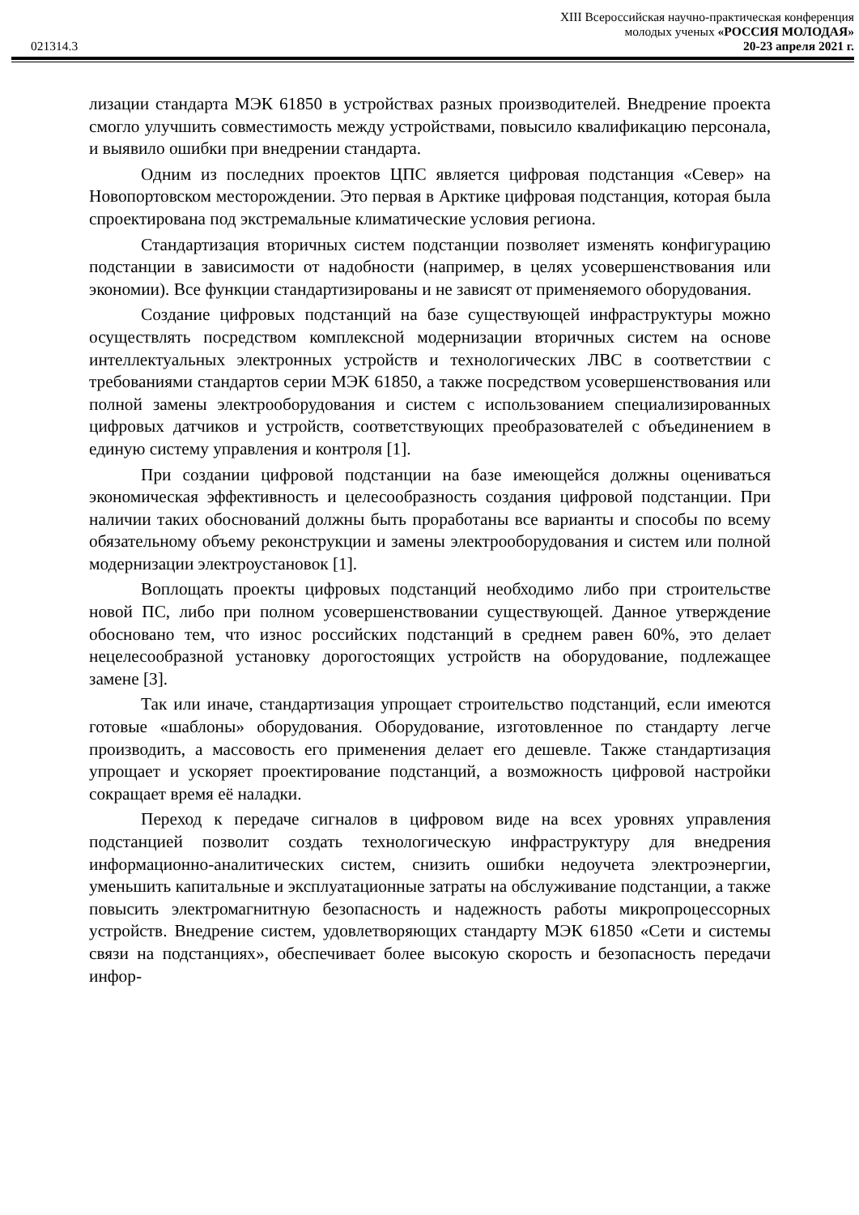021314.3
XIII Всероссийская научно-практическая конференция
молодых ученых «РОССИЯ МОЛОДАЯ»
20-23 апреля 2021 г.
лизации стандарта МЭК 61850 в устройствах разных производителей. Внедрение проекта смогло улучшить совместимость между устройствами, повысило квалификацию персонала, и выявило ошибки при внедрении стандарта.
Одним из последних проектов ЦПС является цифровая подстанция «Север» на Новопортовском месторождении. Это первая в Арктике цифровая подстанция, которая была спроектирована под экстремальные климатические условия региона.
Стандартизация вторичных систем подстанции позволяет изменять конфигурацию подстанции в зависимости от надобности (например, в целях усовершенствования или экономии). Все функции стандартизированы и не зависят от применяемого оборудования.
Создание цифровых подстанций на базе существующей инфраструктуры можно осуществлять посредством комплексной модернизации вторичных систем на основе интеллектуальных электронных устройств и технологических ЛВС в соответствии с требованиями стандартов серии МЭК 61850, а также посредством усовершенствования или полной замены электрооборудования и систем с использованием специализированных цифровых датчиков и устройств, соответствующих преобразователей с объединением в единую систему управления и контроля [1].
При создании цифровой подстанции на базе имеющейся должны оцениваться экономическая эффективность и целесообразность создания цифровой подстанции. При наличии таких обоснований должны быть проработаны все варианты и способы по всему обязательному объему реконструкции и замены электрооборудования и систем или полной модернизации электроустановок [1].
Воплощать проекты цифровых подстанций необходимо либо при строительстве новой ПС, либо при полном усовершенствовании существующей. Данное утверждение обосновано тем, что износ российских подстанций в среднем равен 60%, это делает нецелесообразной установку дорогостоящих устройств на оборудование, подлежащее замене [3].
Так или иначе, стандартизация упрощает строительство подстанций, если имеются готовые «шаблоны» оборудования. Оборудование, изготовленное по стандарту легче производить, а массовость его применения делает его дешевле. Также стандартизация упрощает и ускоряет проектирование подстанций, а возможность цифровой настройки сокращает время её наладки.
Переход к передаче сигналов в цифровом виде на всех уровнях управления подстанцией позволит создать технологическую инфраструктуру для внедрения информационно-аналитических систем, снизить ошибки недоучета электроэнергии, уменьшить капитальные и эксплуатационные затраты на обслуживание подстанции, а также повысить электромагнитную безопасность и надежность работы микропроцессорных устройств. Внедрение систем, удовлетворяющих стандарту МЭК 61850 «Сети и системы связи на подстанциях», обеспечивает более высокую скорость и безопасность передачи инфор-